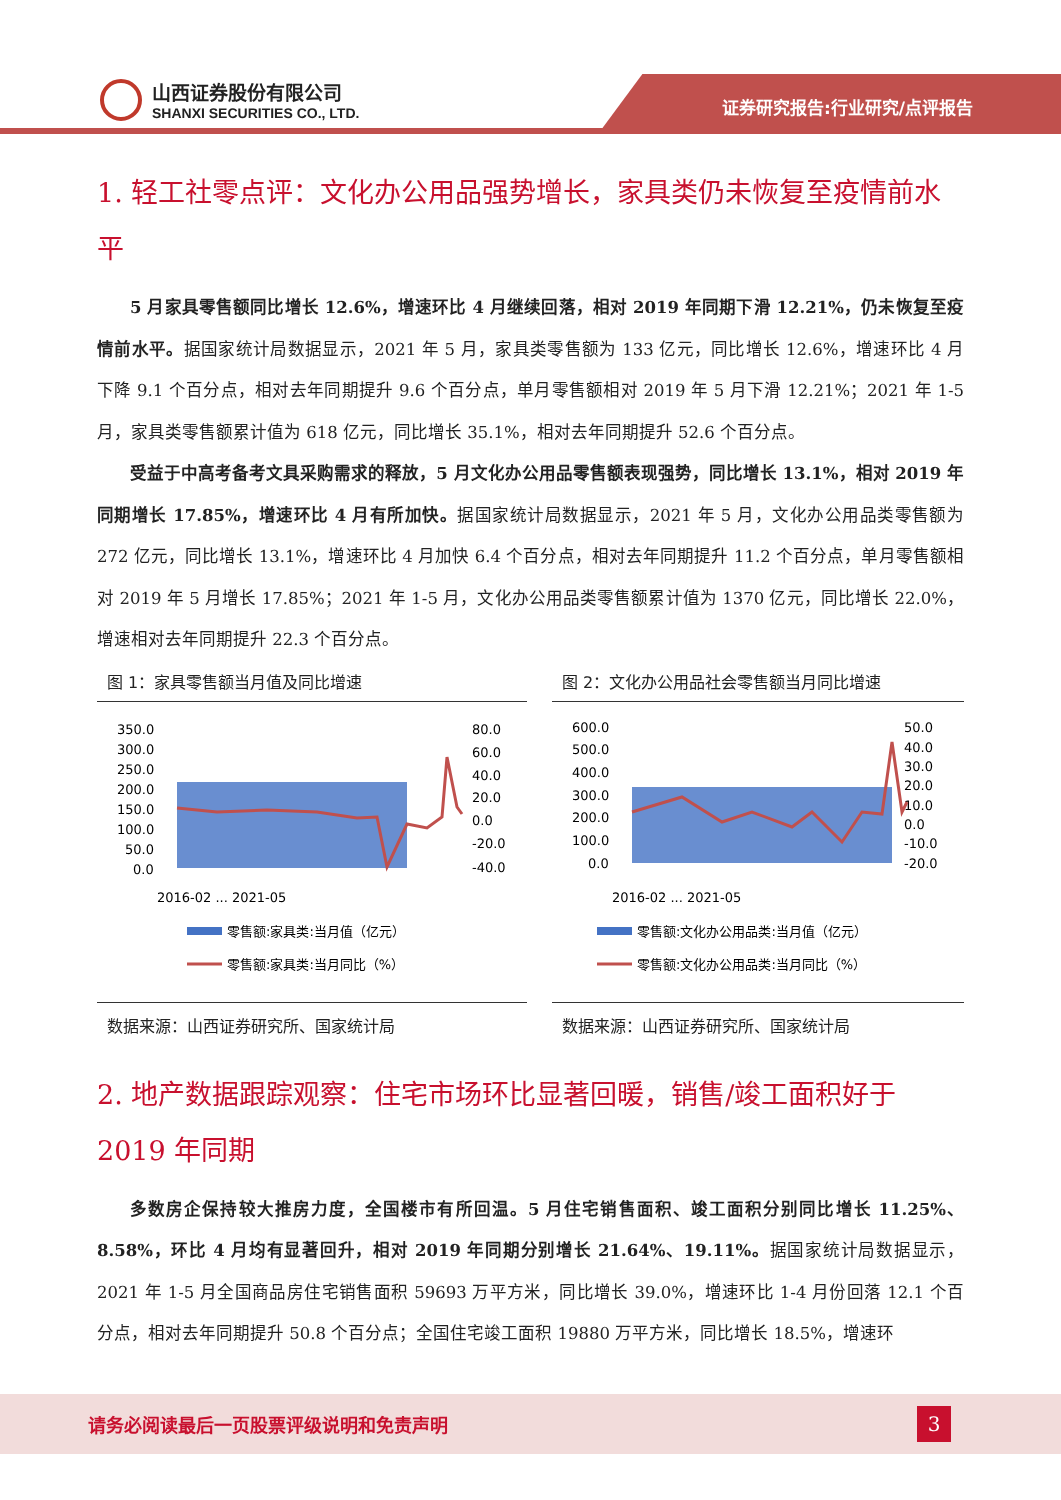山西证券股份有限公司
SHANXI SECURITIES CO., LTD.
证券研究报告:行业研究/点评报告
1. 轻工社零点评：文化办公用品强势增长，家具类仍未恢复至疫情前水平
5 月家具零售额同比增长 12.6%，增速环比 4 月继续回落，相对 2019 年同期下滑 12.21%，仍未恢复至疫情前水平。据国家统计局数据显示，2021 年 5 月，家具类零售额为 133 亿元，同比增长 12.6%，增速环比 4 月下降 9.1 个百分点，相对去年同期提升 9.6 个百分点，单月零售额相对 2019 年 5 月下滑 12.21%；2021 年 1-5 月，家具类零售额累计值为 618 亿元，同比增长 35.1%，相对去年同期提升 52.6 个百分点。
受益于中高考备考文具采购需求的释放，5 月文化办公用品零售额表现强势，同比增长 13.1%，相对 2019 年同期增长 17.85%，增速环比 4 月有所加快。据国家统计局数据显示，2021 年 5 月，文化办公用品类零售额为 272 亿元，同比增长 13.1%，增速环比 4 月加快 6.4 个百分点，相对去年同期提升 11.2 个百分点，单月零售额相对 2019 年 5 月增长 17.85%；2021 年 1-5 月，文化办公用品类零售额累计值为 1370 亿元，同比增长 22.0%，增速相对去年同期提升 22.3 个百分点。
图 1：家具零售额当月值及同比增速
350.0
300.0
250.0
200.0
150.0
100.0
50.0
0.0
80.0
60.0
40.0
20.0
0.0
-20.0
-40.0
2016-02 ... 2021-05
零售额:家具类:当月值（亿元）
零售额:家具类:当月同比（%）
数据来源：山西证券研究所、国家统计局
图 2：文化办公用品社会零售额当月同比增速
600.0
500.0
400.0
300.0
200.0
100.0
0.0
50.0
40.0
30.0
20.0
10.0
0.0
-10.0
-20.0
2016-02 ... 2021-05
零售额:文化办公用品类:当月值（亿元）
零售额:文化办公用品类:当月同比（%）
数据来源：山西证券研究所、国家统计局
2. 地产数据跟踪观察：住宅市场环比显著回暖，销售/竣工面积好于 2019 年同期
多数房企保持较大推房力度，全国楼市有所回温。5 月住宅销售面积、竣工面积分别同比增长 11.25%、8.58%，环比 4 月均有显著回升，相对 2019 年同期分别增长 21.64%、19.11%。据国家统计局数据显示，2021 年 1-5 月全国商品房住宅销售面积 59693 万平方米，同比增长 39.0%，增速环比 1-4 月份回落 12.1 个百分点，相对去年同期提升 50.8 个百分点；全国住宅竣工面积 19880 万平方米，同比增长 18.5%，增速环
请务必阅读最后一页股票评级说明和免责声明
3